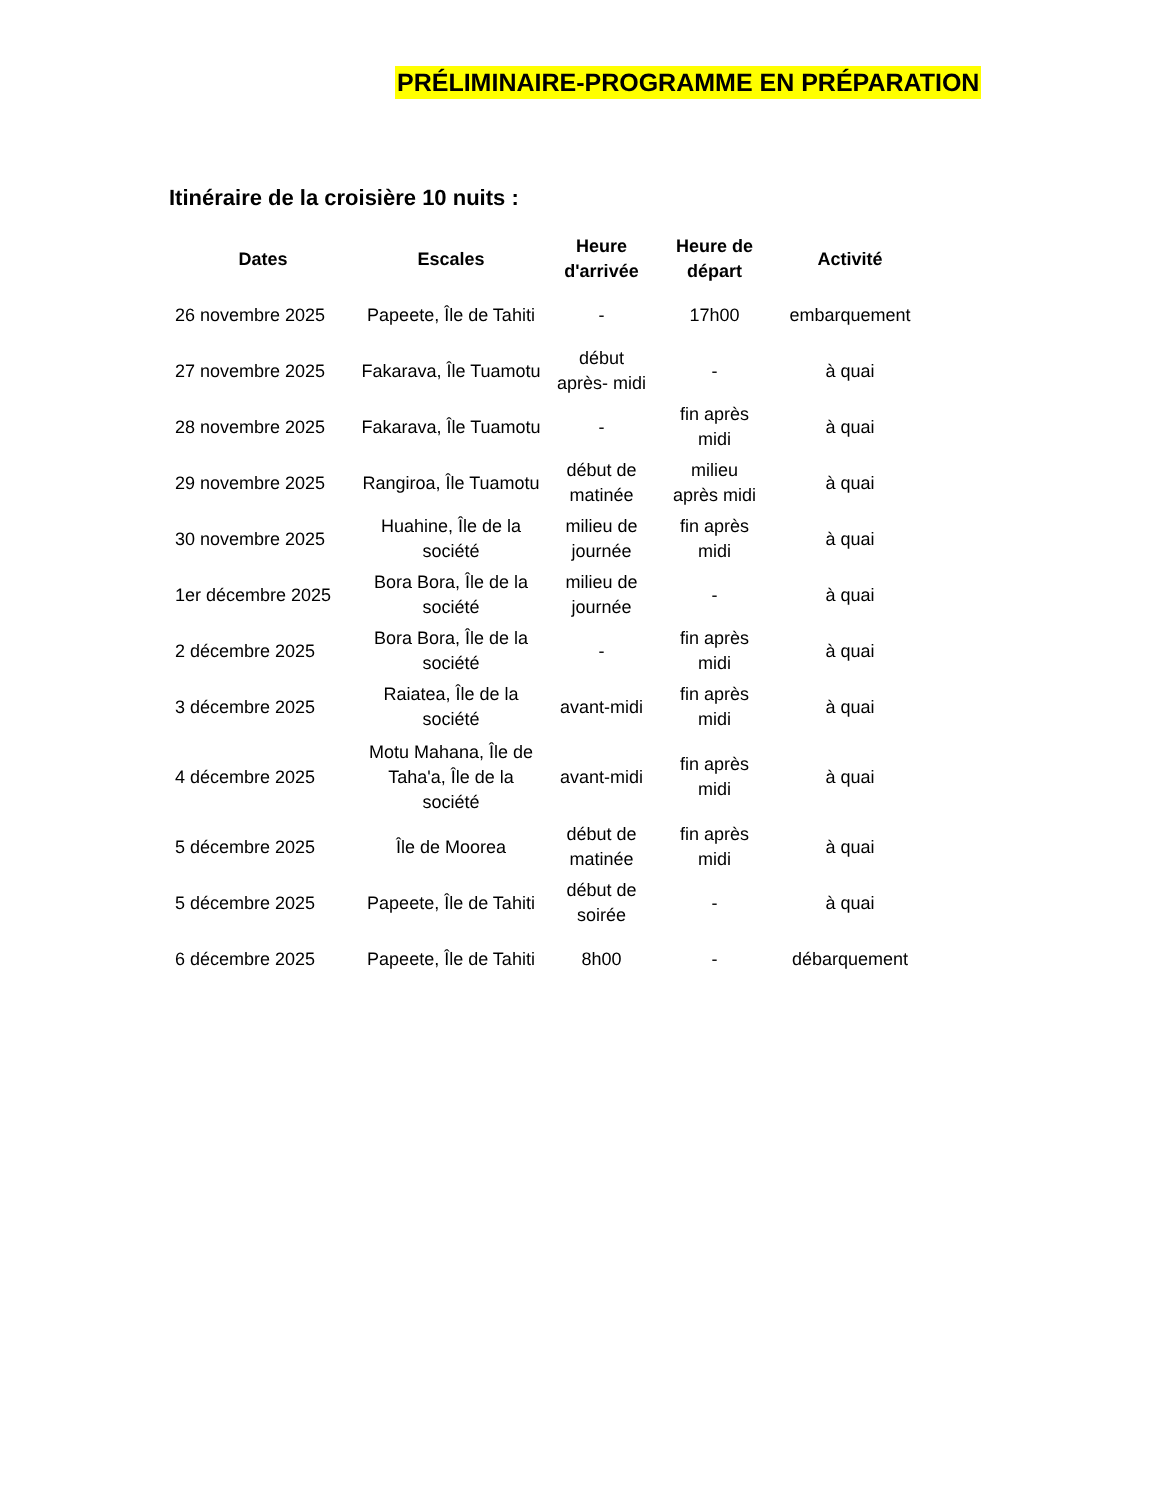PRÉLIMINAIRE-PROGRAMME EN PRÉPARATION
Itinéraire de la croisière 10 nuits :
| Dates | Escales | Heure d'arrivée | Heure de départ | Activité |
| --- | --- | --- | --- | --- |
| 26 novembre 2025 | Papeete, Île de Tahiti | - | 17h00 | embarquement |
| 27 novembre 2025 | Fakarava, Île Tuamotu | début après- midi | - | à quai |
| 28 novembre 2025 | Fakarava, Île Tuamotu | - | fin après midi | à quai |
| 29 novembre 2025 | Rangiroa, Île Tuamotu | début de matinée | milieu après midi | à quai |
| 30 novembre 2025 | Huahine, Île de la société | milieu de journée | fin après midi | à quai |
| 1er décembre 2025 | Bora Bora, Île de la société | milieu de journée | - | à quai |
| 2 décembre 2025 | Bora Bora, Île de la société | - | fin après midi | à quai |
| 3 décembre 2025 | Raiatea, Île de la société | avant-midi | fin après midi | à quai |
| 4 décembre 2025 | Motu Mahana, Île de Taha'a, Île de la société | avant-midi | fin après midi | à quai |
| 5 décembre 2025 | Île de Moorea | début de matinée | fin après midi | à quai |
| 5 décembre 2025 | Papeete, Île de Tahiti | début de soirée | - | à quai |
| 6 décembre 2025 | Papeete, Île de Tahiti | 8h00 | - | débarquement |